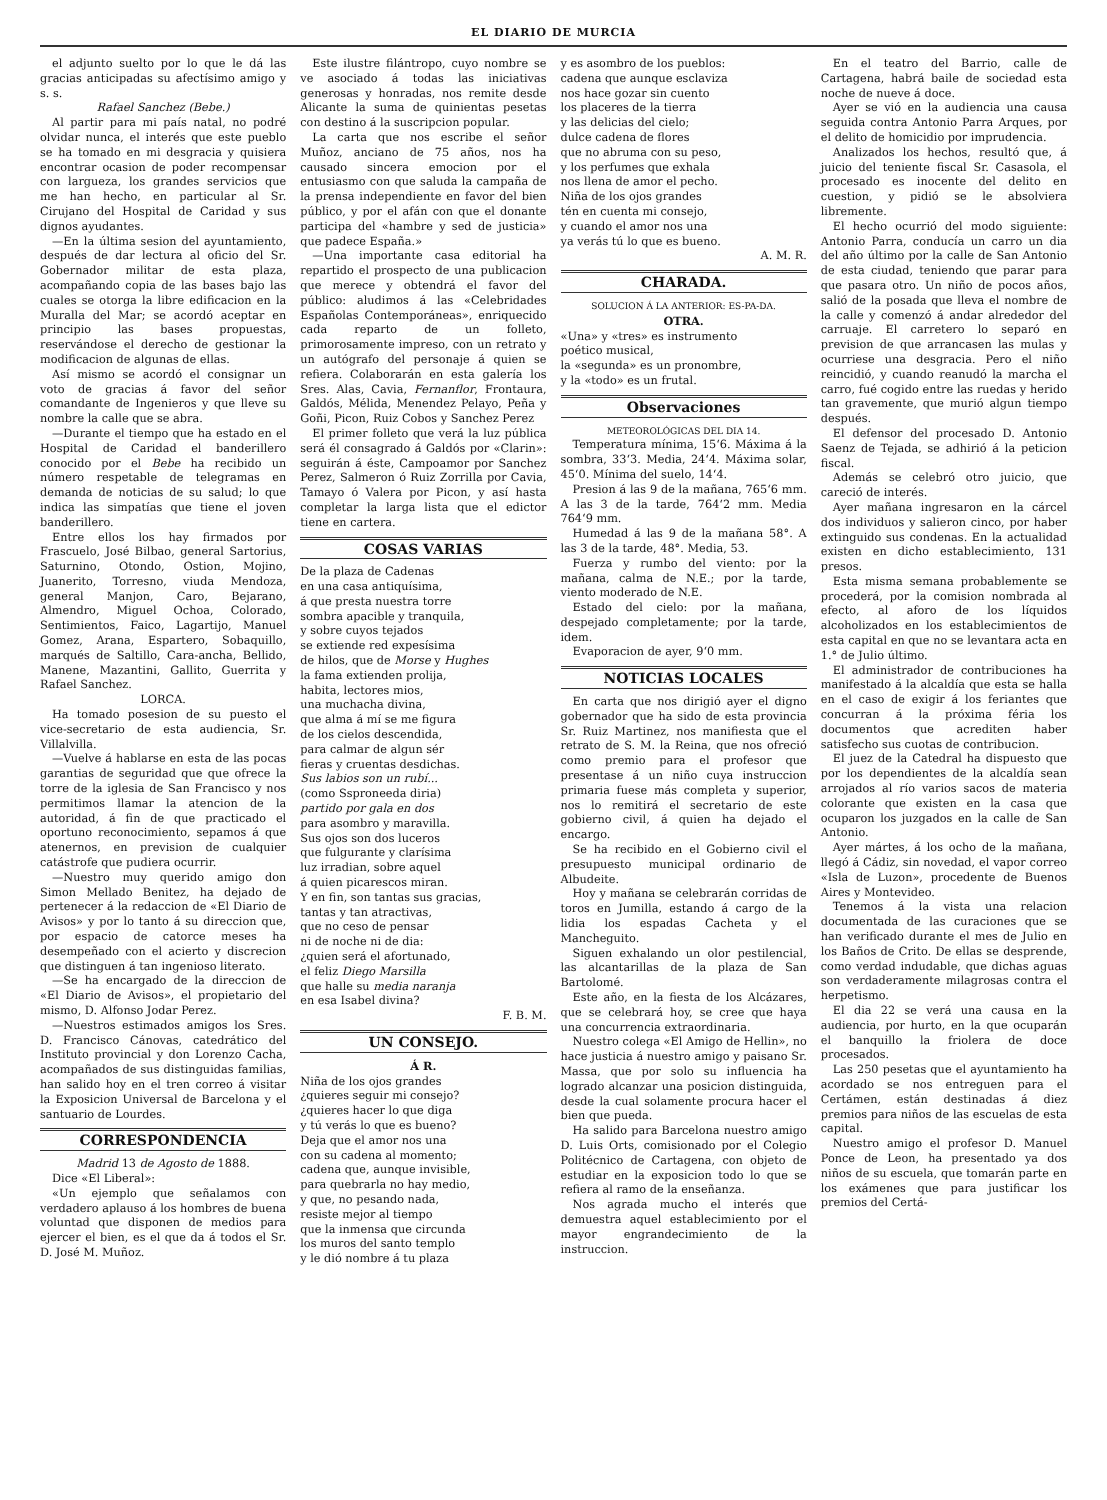EL DIARIO DE MURCIA
el adjunto suelto por lo que le dá las gracias anticipadas su afectísimo amigo y s. s.
Rafael Sanchez (Bebe.)
Al partir para mi país natal, no podré olvidar nunca, el interés que este pueblo se ha tomado en mi desgracia y quisiera encontrar ocasion de poder recompensar con largueza, los grandes servicios que me han hecho, en particular al Sr. Cirujano del Hospital de Caridad y sus dignos ayudantes.
—En la última sesion del ayuntamiento, después de dar lectura al oficio del Sr. Gobernador militar de esta plaza, acompañando copia de las bases bajo las cuales se otorga la libre edificacion en la Muralla del Mar; se acordó aceptar en principio las bases propuestas, reservándose el derecho de gestionar la modificacion de algunas de ellas.
Así mismo se acordó el consignar un voto de gracias á favor del señor comandante de Ingenieros y que lleve su nombre la calle que se abra.
—Durante el tiempo que ha estado en el Hospital de Caridad el banderillero conocido por el Bebe ha recibido un número respetable de telegramas en demanda de noticias de su salud; lo que indica las simpatías que tiene el joven banderillero.
Entre ellos los hay firmados por Frascuelo, José Bilbao, general Sartorius, Saturnino, Otondo, Ostion, Mojino, Juanerito, Torresno, viuda Mendoza, general Manjon, Caro, Bejarano, Almendro, Miguel Ochoa, Colorado, Sentimientos, Faico, Lagartijo, Manuel Gomez, Arana, Espartero, Sobaquillo, marqués de Saltillo, Cara-ancha, Bellido, Manene, Mazantini, Gallito, Guerrita y Rafael Sanchez.
LORCA.
Ha tomado posesion de su puesto el vice-secretario de esta audiencia, Sr. Villalvilla.
—Vuelve á hablarse en esta de las pocas garantias de seguridad que que ofrece la torre de la iglesia de San Francisco y nos permitimos llamar la atencion de la autoridad, á fin de que practicado el oportuno reconocimiento, sepamos á que atenernos, en prevision de cualquier catástrofe que pudiera ocurrir.
—Nuestro muy querido amigo don Simon Mellado Benitez, ha dejado de pertenecer á la redaccion de «El Diario de Avisos» y por lo tanto á su direccion que, por espacio de catorce meses ha desempeñado con el acierto y discrecion que distinguen á tan ingenioso literato.
—Se ha encargado de la direccion de «El Diario de Avisos», el propietario del mismo, D. Alfonso Jodar Perez.
—Nuestros estimados amigos los Sres. D. Francisco Cánovas, catedrático del Instituto provincial y don Lorenzo Cacha, acompañados de sus distinguidas familias, han salido hoy en el tren correo á visitar la Exposicion Universal de Barcelona y el santuario de Lourdes.
CORRESPONDENCIA
Madrid 13 de Agosto de 1888.
Dice «El Liberal»:
«Un ejemplo que señalamos con verdadero aplauso á los hombres de buena voluntad que disponen de medios para ejercer el bien, es el que da á todos el Sr. D. José M. Muñoz.
Este ilustre filántropo, cuyo nombre se ve asociado á todas las iniciativas generosas y honradas, nos remite desde Alicante la suma de quinientas pesetas con destino á la suscripcion popular.
La carta que nos escribe el señor Muñoz, anciano de 75 años, nos ha causado sincera emocion por el entusiasmo con que saluda la campaña de la prensa independiente en favor del bien público, y por el afán con que el donante participa del «hambre y sed de justicia» que padece España.»
—Una importante casa editorial ha repartido el prospecto de una publicacion que merece y obtendrá el favor del público: aludimos á las «Celebridades Españolas Contemporáneas», enriquecido cada reparto de un folleto, primorosamente impreso, con un retrato y un autógrafo del personaje á quien se refiera. Colaborarán en esta galería los Sres. Alas, Cavia, Fernanflor, Frontaura, Galdós, Mélida, Menendez Pelayo, Peña y Goñi, Picon, Ruiz Cobos y Sanchez Perez
El primer folleto que verá la luz pública será él consagrado á Galdós por «Clarin»: seguirán á éste, Campoamor por Sanchez Perez, Salmeron ó Ruiz Zorrilla por Cavia, Tamayo ó Valera por Picon, y así hasta completar la larga lista que el edictor tiene en cartera.
COSAS VARIAS
De la plaza de Cadenas
en una casa antiquísima,
á que presta nuestra torre
sombra apacible y tranquila,
y sobre cuyos tejados
se extiende red expesísima
de hilos, que de Morse y Hughes
la fama extienden prolija,
habita, lectores mios,
una muchacha divina,
que alma á mí se me figura
de los cielos descendida,
para calmar de algun sér
fieras y cruentas desdichas.
Sus labios son un rubí...
(como Ssproneeda diria)
partido por gala en dos
para asombro y maravilla.
Sus ojos son dos luceros
que fulgurante y clarísima
luz irradian, sobre aquel
á quien picarescos miran.
Y en fin, son tantas sus gracias,
tantas y tan atractivas,
que no ceso de pensar
ni de noche ni de dia:
¿quien será el afortunado,
el feliz Diego Marsilla
que halle su media naranja
en esa Isabel divina?
F. B. M.
UN CONSEJO.
Á R.
Niña de los ojos grandes
¿quieres seguir mi consejo?
¿quieres hacer lo que diga
y tú verás lo que es bueno?
Deja que el amor nos una
con su cadena al momento;
cadena que, aunque invisible,
para quebrarla no hay medio,
y que, no pesando nada,
resiste mejor al tiempo
que la inmensa que circunda
los muros del santo templo
y le dió nombre á tu plaza
y es asombro de los pueblos:
cadena que aunque esclaviza
nos hace gozar sin cuento
los placeres de la tierra
y las delicias del cielo;
dulce cadena de flores
que no abruma con su peso,
y los perfumes que exhala
nos llena de amor el pecho.
Niña de los ojos grandes
tén en cuenta mi consejo,
y cuando el amor nos una
ya verás tú lo que es bueno.
A. M. R.
CHARADA.
SOLUCION Á LA ANTERIOR: ES-PA-DA.
OTRA.
«Una» y «tres» es instrumento
poético musical,
la «segunda» es un pronombre,
y la «todo» es un frutal.
Observaciones
METEOROLÓGICAS DEL DIA 14.
Temperatura mínima, 15‘6. Máxima á la sombra, 33‘3. Media, 24‘4. Máxima solar, 45‘0. Mínima del suelo, 14‘4.
Presion á las 9 de la mañana, 765‘6 mm. A las 3 de la tarde, 764‘2 mm. Media 764‘9 mm.
Humedad á las 9 de la mañana 58°. A las 3 de la tarde, 48°. Media, 53.
Fuerza y rumbo del viento: por la mañana, calma de N.E.; por la tarde, viento moderado de N.E.
Estado del cielo: por la mañana, despejado completamente; por la tarde, idem.
Evaporacion de ayer, 9‘0 mm.
NOTICIAS LOCALES
En carta que nos dirigió ayer el digno gobernador que ha sido de esta provincia Sr. Ruiz Martinez, nos manifiesta que el retrato de S. M. la Reina, que nos ofreció como premio para el profesor que presentase á un niño cuya instruccion primaria fuese más completa y superior, nos lo remitirá el secretario de este gobierno civil, á quien ha dejado el encargo.
Se ha recibido en el Gobierno civil el presupuesto municipal ordinario de Albudeite.
Hoy y mañana se celebrarán corridas de toros en Jumilla, estando á cargo de la lidia los espadas Cacheta y el Mancheguito.
Siguen exhalando un olor pestilencial, las alcantarillas de la plaza de San Bartolomé.
Este año, en la fiesta de los Alcázares, que se celebrará hoy, se cree que haya una concurrencia extraordinaria.
Nuestro colega «El Amigo de Hellin», no hace justicia á nuestro amigo y paisano Sr. Massa, que por solo su influencia ha logrado alcanzar una posicion distinguida, desde la cual solamente procura hacer el bien que pueda.
Ha salido para Barcelona nuestro amigo D. Luis Orts, comisionado por el Colegio Politécnico de Cartagena, con objeto de estudiar en la exposicion todo lo que se refiera al ramo de la enseñanza.
Nos agrada mucho el interés que demuestra aquel establecimiento por el mayor engrandecimiento de la instruccion.
En el teatro del Barrio, calle de Cartagena, habrá baile de sociedad esta noche de nueve á doce.
Ayer se vió en la audiencia una causa seguida contra Antonio Parra Arques, por el delito de homicidio por imprudencia.
Analizados los hechos, resultó que, á juicio del teniente fiscal Sr. Casasola, el procesado es inocente del delito en cuestion, y pidió se le absolviera libremente.
El hecho ocurrió del modo siguiente: Antonio Parra, conducía un carro un dia del año último por la calle de San Antonio de esta ciudad, teniendo que parar para que pasara otro. Un niño de pocos años, salió de la posada que lleva el nombre de la calle y comenzó á andar alrededor del carruaje. El carretero lo separó en prevision de que arrancasen las mulas y ocurriese una desgracia. Pero el niño reincidió, y cuando reanudó la marcha el carro, fué cogido entre las ruedas y herido tan gravemente, que murió algun tiempo después.
El defensor del procesado D. Antonio Saenz de Tejada, se adhirió á la peticion fiscal.
Además se celebró otro juicio, que careció de interés.
Ayer mañana ingresaron en la cárcel dos individuos y salieron cinco, por haber extinguido sus condenas. En la actualidad existen en dicho establecimiento, 131 presos.
Esta misma semana probablemente se procederá, por la comision nombrada al efecto, al aforo de los líquidos alcoholizados en los establecimientos de esta capital en que no se levantara acta en 1.° de Julio último.
El administrador de contribuciones ha manifestado á la alcaldía que esta se halla en el caso de exigir á los feriantes que concurran á la próxima féria los documentos que acrediten haber satisfecho sus cuotas de contribucion.
El juez de la Catedral ha dispuesto que por los dependientes de la alcaldía sean arrojados al río varios sacos de materia colorante que existen en la casa que ocuparon los juzgados en la calle de San Antonio.
Ayer mártes, á los ocho de la mañana, llegó á Cádiz, sin novedad, el vapor correo «Isla de Luzon», procedente de Buenos Aires y Montevideo.
Tenemos á la vista una relacion documentada de las curaciones que se han verificado durante el mes de Julio en los Baños de Crito. De ellas se desprende, como verdad indudable, que dichas aguas son verdaderamente milagrosas contra el herpetismo.
El dia 22 se verá una causa en la audiencia, por hurto, en la que ocuparán el banquillo la friolera de doce procesados.
Las 250 pesetas que el ayuntamiento ha acordado se nos entreguen para el Certámen, están destinadas á diez premios para niños de las escuelas de esta capital.
Nuestro amigo el profesor D. Manuel Ponce de Leon, ha presentado ya dos niños de su escuela, que tomarán parte en los exámenes que para justificar los premios del Certá-